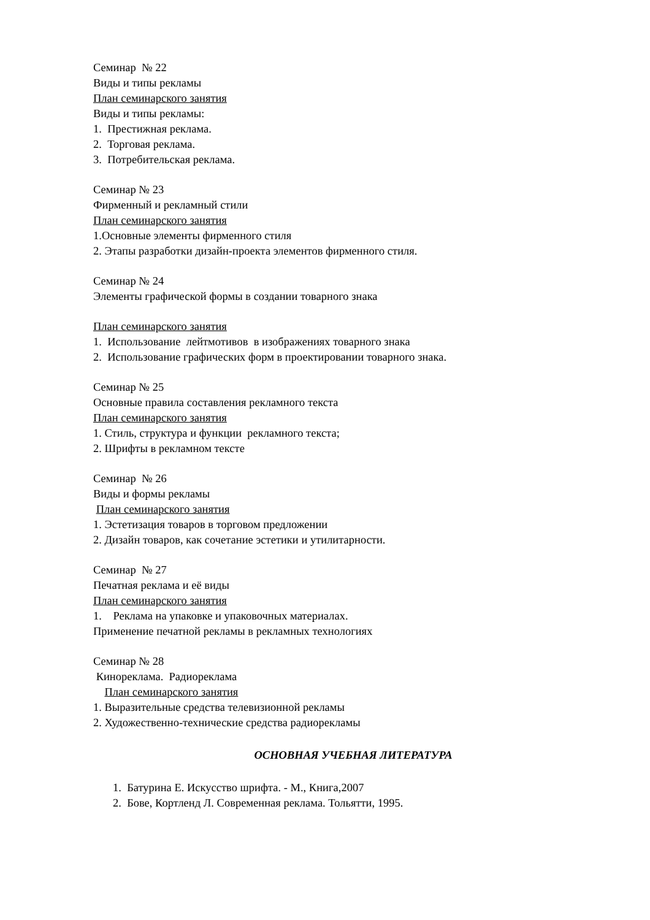Семинар № 22
Виды и типы рекламы
План семинарского занятия
Виды и типы рекламы:
1. Престижная реклама.
2. Торговая реклама.
3. Потребительская реклама.
Семинар № 23
Фирменный и рекламный стили
План семинарского занятия
1.Основные элементы фирменного стиля
2. Этапы разработки дизайн-проекта элементов фирменного стиля.
Семинар № 24
Элементы графической формы в создании товарного знака
План семинарского занятия
1. Использование лейтмотивов в изображениях товарного знака
2. Использование графических форм в проектировании товарного знака.
Семинар № 25
Основные правила составления рекламного текста
План семинарского занятия
1. Стиль, структура и функции рекламного текста;
2. Шрифты в рекламном тексте
Семинар № 26
Виды и формы рекламы
План семинарского занятия
1. Эстетизация товаров в торговом предложении
2. Дизайн товаров, как сочетание эстетики и утилитарности.
Семинар № 27
Печатная реклама и её виды
План семинарского занятия
1. Реклама на упаковке и упаковочных материалах.
Применение печатной рекламы в рекламных технологиях
Семинар № 28
Кинореклама. Радиореклама
План семинарского занятия
1. Выразительные средства телевизионной рекламы
2. Художественно-технические средства радиорекламы
ОСНОВНАЯ УЧЕБНАЯ ЛИТЕРАТУРА
1. Батурина Е. Искусство шрифта. - М., Книга,2007
2. Бове, Кортленд Л. Современная реклама. Тольятти, 1995.